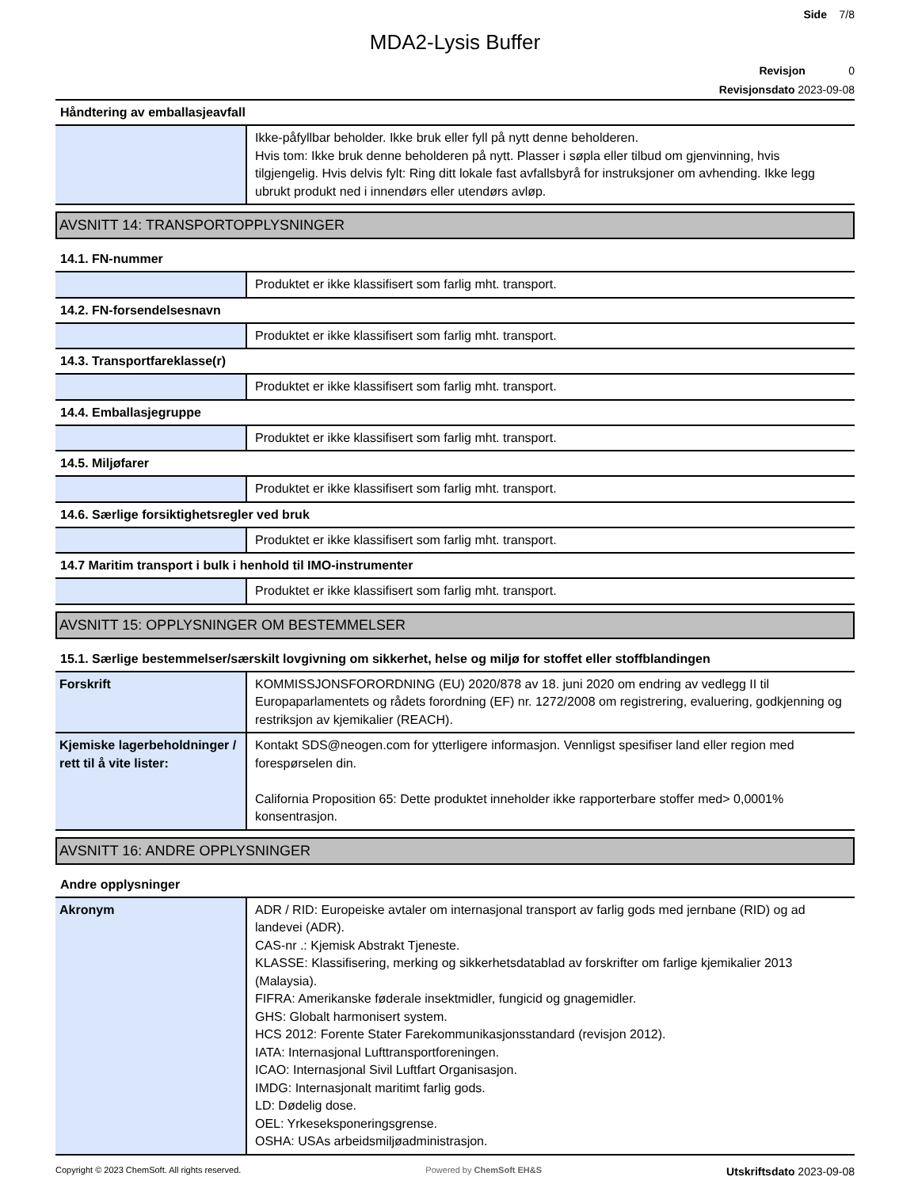Side 7/8
MDA2-Lysis Buffer
Revisjon 0
Revisjonsdato 2023-09-08
Håndtering av emballasjeavfall
| | Ikke-påfyllbar beholder. Ikke bruk eller fyll på nytt denne beholderen. Hvis tom: Ikke bruk denne beholderen på nytt. Plasser i søpla eller tilbud om gjenvinning, hvis tilgjengelig. Hvis delvis fylt: Ring ditt lokale fast avfallsbyrå for instruksjoner om avhending. Ikke legg ubrukt produkt ned i innendørs eller utendørs avløp. |
AVSNITT 14: TRANSPORTOPPLYSNINGER
14.1. FN-nummer
| | Produktet er ikke klassifisert som farlig mht. transport. |
14.2. FN-forsendelsesnavn
| | Produktet er ikke klassifisert som farlig mht. transport. |
14.3. Transportfareklasse(r)
| | Produktet er ikke klassifisert som farlig mht. transport. |
14.4. Emballasjegruppe
| | Produktet er ikke klassifisert som farlig mht. transport. |
14.5. Miljøfarer
| | Produktet er ikke klassifisert som farlig mht. transport. |
14.6. Særlige forsiktighetsregler ved bruk
| | Produktet er ikke klassifisert som farlig mht. transport. |
14.7 Maritim transport i bulk i henhold til IMO-instrumenter
| | Produktet er ikke klassifisert som farlig mht. transport. |
AVSNITT 15: OPPLYSNINGER OM BESTEMMELSER
15.1. Særlige bestemmelser/særskilt lovgivning om sikkerhet, helse og miljø for stoffet eller stoffblandingen
| Forskrift | KOMMISSJONSFORORDNING (EU) 2020/878 av 18. juni 2020 om endring av vedlegg II til Europaparlamentets og rådets forordning (EF) nr. 1272/2008 om registrering, evaluering, godkjenning og restriksjon av kjemikalier (REACH). |
| Kjemiske lagerbeholdninger / rett til å vite lister: | Kontakt SDS@neogen.com for ytterligere informasjon. Vennligst spesifiser land eller region med forespørselen din. California Proposition 65: Dette produktet inneholder ikke rapporterbare stoffer med> 0,0001% konsentrasjon. |
AVSNITT 16: ANDRE OPPLYSNINGER
Andre opplysninger
| Akronym | ADR / RID: Europeiske avtaler om internasjonal transport av farlig gods med jernbane (RID) og ad landevei (ADR). CAS-nr .: Kjemisk Abstrakt Tjeneste. KLASSE: Klassifisering, merking og sikkerhetsdatablad av forskrifter om farlige kjemikalier 2013 (Malaysia). FIFRA: Amerikanske føderale insektmidler, fungicid og gnagemidler. GHS: Globalt harmonisert system. HCS 2012: Forente Stater Farekommunikasjonsstandard (revisjon 2012). IATA: Internasjonal Lufttransportforeningen. ICAO: Internasjonal Sivil Luftfart Organisasjon. IMDG: Internasjonalt maritimt farlig gods. LD: Dødelig dose. OEL: Yrkeseksponeringsgrense. OSHA: USAs arbeidsmiljøadministrasjon. |
Copyright © 2023 ChemSoft. All rights reserved. Powered by ChemSoft EH&S Utskriftsdato 2023-09-08